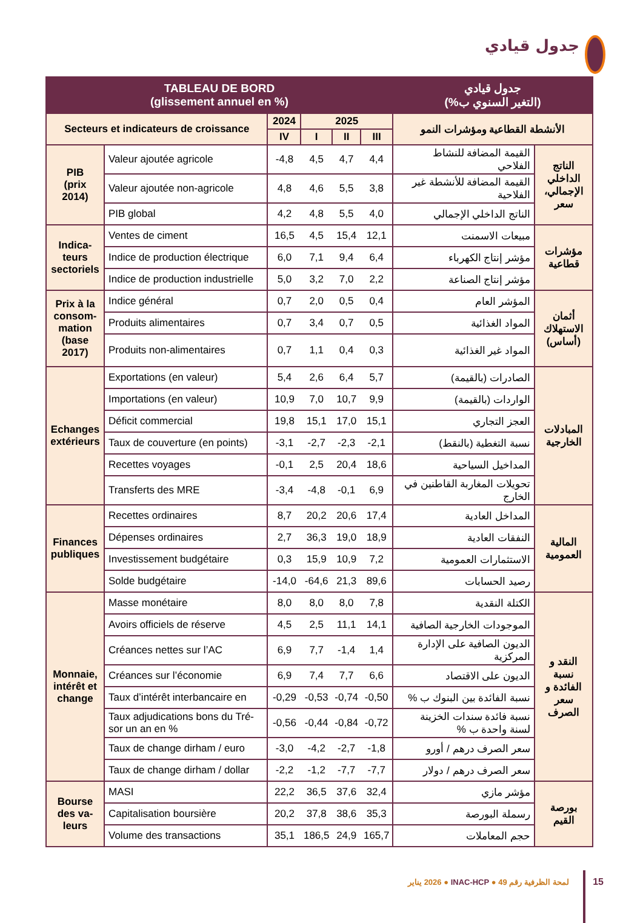جدول قيادي
| TABLEAU DE BORD (glissement annuel en %) | | | | | | جدول قيادي (التغير السنوي ب%) | |
| --- | --- | --- | --- | --- | --- | --- | --- |
| Secteurs et indicateurs de croissance | | 2024 | 2025 | | | الأنشطة القطاعية ومؤشرات النمو | |
| | | IV | I | II | III | | |
| PIB (prix 2014) | Valeur ajoutée agricole | -4,8 | 4,5 | 4,7 | 4,4 | القيمة المضافة للنشاط الفلاحي | الناتج الداخلي الإجمالي، سعر |
| | Valeur ajoutée non-agricole | 4,8 | 4,6 | 5,5 | 3,8 | القيمة المضافة للأنشطة غير الفلاحية | |
| | PIB global | 4,2 | 4,8 | 5,5 | 4,0 | الناتج الداخلي الإجمالي | |
| Indica- teurs sectoriels | Ventes de ciment | 16,5 | 4,5 | 15,4 | 12,1 | مبيعات الاسمنت | مؤشرات قطاعية |
| | Indice de production électrique | 6,0 | 7,1 | 9,4 | 6,4 | مؤشر إنتاج الكهرباء | |
| | Indice de production industrielle | 5,0 | 3,2 | 7,0 | 2,2 | مؤشر إنتاج الصناعة | |
| Prix à la consom- mation (base 2017) | Indice général | 0,7 | 2,0 | 0,5 | 0,4 | المؤشر العام | أثمان الاستهلاك (أساس) |
| | Produits alimentaires | 0,7 | 3,4 | 0,7 | 0,5 | المواد الغذائية | |
| | Produits non-alimentaires | 0,7 | 1,1 | 0,4 | 0,3 | المواد غير الغذائية | |
| Echanges extérieurs | Exportations (en valeur) | 5,4 | 2,6 | 6,4 | 5,7 | الصادرات (بالقيمة) | المبادلات الخارجية |
| | Importations (en valeur) | 10,9 | 7,0 | 10,7 | 9,9 | الواردات (بالقيمة) | |
| | Déficit commercial | 19,8 | 15,1 | 17,0 | 15,1 | العجز التجاري | |
| | Taux de couverture (en points) | -3,1 | -2,7 | -2,3 | -2,1 | نسبة التغطية (بالنقط) | |
| | Recettes voyages | -0,1 | 2,5 | 20,4 | 18,6 | المداخيل السياحية | |
| | Transferts des MRE | -3,4 | -4,8 | -0,1 | 6,9 | تحويلات المغاربة القاطنين في الخارج | |
| Finances publiques | Recettes ordinaires | 8,7 | 20,2 | 20,6 | 17,4 | المداخل العادية | المالية العمومية |
| | Dépenses ordinaires | 2,7 | 36,3 | 19,0 | 18,9 | النفقات العادية | |
| | Investissement budgétaire | 0,3 | 15,9 | 10,9 | 7,2 | الاستثمارات العمومية | |
| | Solde budgétaire | -14,0 | -64,6 | 21,3 | 89,6 | رصيد الحسابات | |
| Monnaie, intérêt et change | Masse monétaire | 8,0 | 8,0 | 8,0 | 7,8 | الكتلة النقدية | النقد و نسبة الفائدة و سعر الصرف |
| | Avoirs officiels de réserve | 4,5 | 2,5 | 11,1 | 14,1 | الموجودات الخارجية الصافية | |
| | Créances nettes sur l’AC | 6,9 | 7,7 | -1,4 | 1,4 | الديون الصافية على الإدارة المركزية | |
| | Créances sur l’économie | 6,9 | 7,4 | 7,7 | 6,6 | الديون على الاقتصاد | |
| | Taux d’intérêt interbancaire en | -0,29 | -0,53 | -0,74 | -0,50 | نسبة الفائدة بين البنوك ب % | |
| | Taux adjudications bons du Tré- sor un an en % | -0,56 | -0,44 | -0,84 | -0,72 | نسبة فائدة سندات الخزينة لسنة واحدة ب % | |
| | Taux de change dirham / euro | -3,0 | -4,2 | -2,7 | -1,8 | سعر الصرف درهم / أورو | |
| | Taux de change dirham / dollar | -2,2 | -1,2 | -7,7 | -7,7 | سعر الصرف درهم / دولار | |
| Bourse des va- leurs | MASI | 22,2 | 36,5 | 37,6 | 32,4 | مؤشر مازي | بورصة القيم |
| | Capitalisation boursière | 20,2 | 37,8 | 38,6 | 35,3 | رسملة البورصة | |
| | Volume des transactions | 35,1 | 186,5 | 24,9 | 165,7 | حجم المعاملات | |
2026 يناير ● INAC-HCP ● لمحة الظرفية رقم 49 15